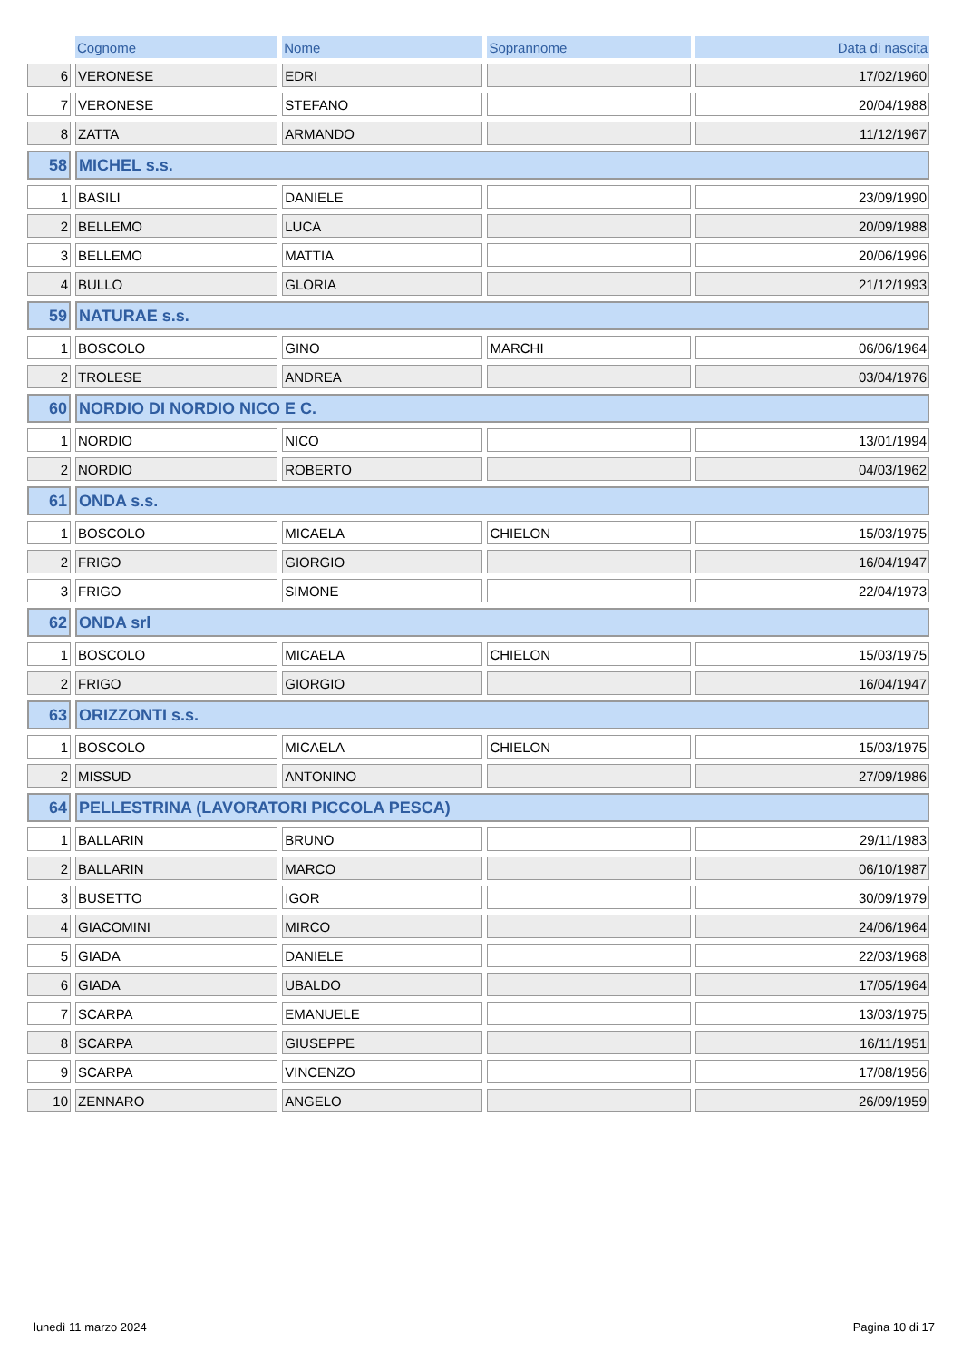| | Cognome | Nome | Soprannome | Data di nascita |
| --- | --- | --- | --- | --- |
| 6 | VERONESE | EDRI | | 17/02/1960 |
| 7 | VERONESE | STEFANO | | 20/04/1988 |
| 8 | ZATTA | ARMANDO | | 11/12/1967 |
| 58 | MICHEL s.s. | | | |
| 1 | BASILI | DANIELE | | 23/09/1990 |
| 2 | BELLEMO | LUCA | | 20/09/1988 |
| 3 | BELLEMO | MATTIA | | 20/06/1996 |
| 4 | BULLO | GLORIA | | 21/12/1993 |
| 59 | NATURAE s.s. | | | |
| 1 | BOSCOLO | GINO | MARCHI | 06/06/1964 |
| 2 | TROLESE | ANDREA | | 03/04/1976 |
| 60 | NORDIO DI NORDIO NICO E C. | | | |
| 1 | NORDIO | NICO | | 13/01/1994 |
| 2 | NORDIO | ROBERTO | | 04/03/1962 |
| 61 | ONDA s.s. | | | |
| 1 | BOSCOLO | MICAELA | CHIELON | 15/03/1975 |
| 2 | FRIGO | GIORGIO | | 16/04/1947 |
| 3 | FRIGO | SIMONE | | 22/04/1973 |
| 62 | ONDA srl | | | |
| 1 | BOSCOLO | MICAELA | CHIELON | 15/03/1975 |
| 2 | FRIGO | GIORGIO | | 16/04/1947 |
| 63 | ORIZZONTI s.s. | | | |
| 1 | BOSCOLO | MICAELA | CHIELON | 15/03/1975 |
| 2 | MISSUD | ANTONINO | | 27/09/1986 |
| 64 | PELLESTRINA (LAVORATORI PICCOLA PESCA) | | | |
| 1 | BALLARIN | BRUNO | | 29/11/1983 |
| 2 | BALLARIN | MARCO | | 06/10/1987 |
| 3 | BUSETTO | IGOR | | 30/09/1979 |
| 4 | GIACOMINI | MIRCO | | 24/06/1964 |
| 5 | GIADA | DANIELE | | 22/03/1968 |
| 6 | GIADA | UBALDO | | 17/05/1964 |
| 7 | SCARPA | EMANUELE | | 13/03/1975 |
| 8 | SCARPA | GIUSEPPE | | 16/11/1951 |
| 9 | SCARPA | VINCENZO | | 17/08/1956 |
| 10 | ZENNARO | ANGELO | | 26/09/1959 |
lunedì 11 marzo 2024 Pagina 10 di 17